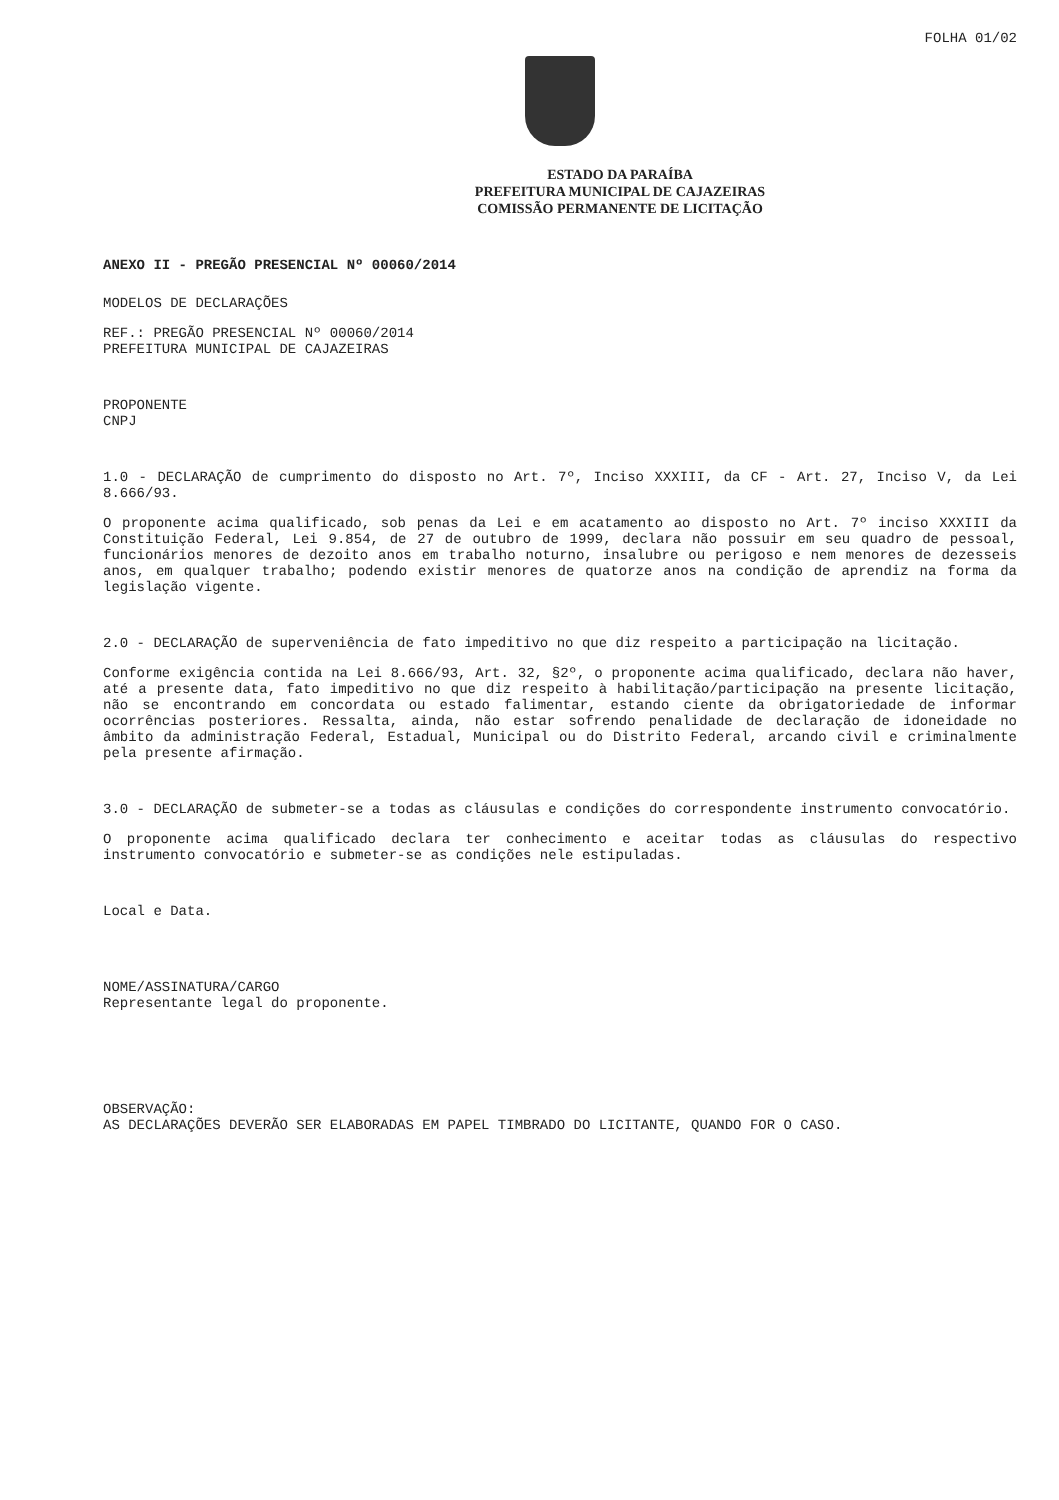FOLHA 01/02
ESTADO DA PARAÍBA
PREFEITURA MUNICIPAL DE CAJAZEIRAS
COMISSÃO PERMANENTE DE LICITAÇÃO
ANEXO II - PREGÃO PRESENCIAL Nº 00060/2014
MODELOS DE DECLARAÇÕES
REF.: PREGÃO PRESENCIAL Nº 00060/2014
PREFEITURA MUNICIPAL DE CAJAZEIRAS
PROPONENTE
CNPJ
1.0 - DECLARAÇÃO de cumprimento do disposto no Art. 7º, Inciso XXXIII, da CF - Art. 27, Inciso V, da Lei 8.666/93.
O proponente acima qualificado, sob penas da Lei e em acatamento ao disposto no Art. 7º inciso XXXIII da Constituição Federal, Lei 9.854, de 27 de outubro de 1999, declara não possuir em seu quadro de pessoal, funcionários menores de dezoito anos em trabalho noturno, insalubre ou perigoso e nem menores de dezesseis anos, em qualquer trabalho; podendo existir menores de quatorze anos na condição de aprendiz na forma da legislação vigente.
2.0 - DECLARAÇÃO de superveniência de fato impeditivo no que diz respeito a participação na licitação.
Conforme exigência contida na Lei 8.666/93, Art. 32, §2º, o proponente acima qualificado, declara não haver, até a presente data, fato impeditivo no que diz respeito à habilitação/participação na presente licitação, não se encontrando em concordata ou estado falimentar, estando ciente da obrigatoriedade de informar ocorrências posteriores. Ressalta, ainda, não estar sofrendo penalidade de declaração de idoneidade no âmbito da administração Federal, Estadual, Municipal ou do Distrito Federal, arcando civil e criminalmente pela presente afirmação.
3.0 - DECLARAÇÃO de submeter-se a todas as cláusulas e condições do correspondente instrumento convocatório.
O proponente acima qualificado declara ter conhecimento e aceitar todas as cláusulas do respectivo instrumento convocatório e submeter-se as condições nele estipuladas.
Local e Data.
NOME/ASSINATURA/CARGO
Representante legal do proponente.
OBSERVAÇÃO:
AS DECLARAÇÕES DEVERÃO SER ELABORADAS EM PAPEL TIMBRADO DO LICITANTE, QUANDO FOR O CASO.